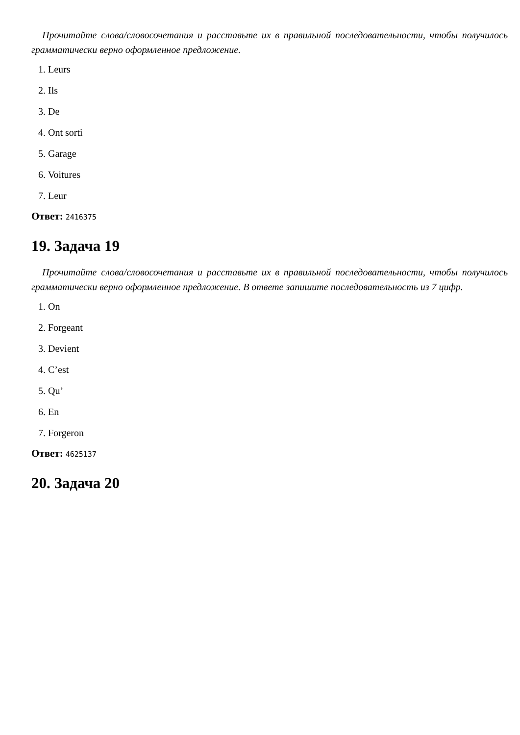Прочитайте слова/словосочетания и расставьте их в правильной последовательности, чтобы получилось грамматически верно оформленное предложение.
1. Leurs
2. Ils
3. De
4. Ont sorti
5. Garage
6. Voitures
7. Leur
Ответ: 2416375
19. Задача 19
Прочитайте слова/словосочетания и расставьте их в правильной последовательности, чтобы получилось грамматически верно оформленное предложение. В ответе запишите последовательность из 7 цифр.
1. On
2. Forgeant
3. Devient
4. C’est
5. Qu’
6. En
7. Forgeron
Ответ: 4625137
20. Задача 20